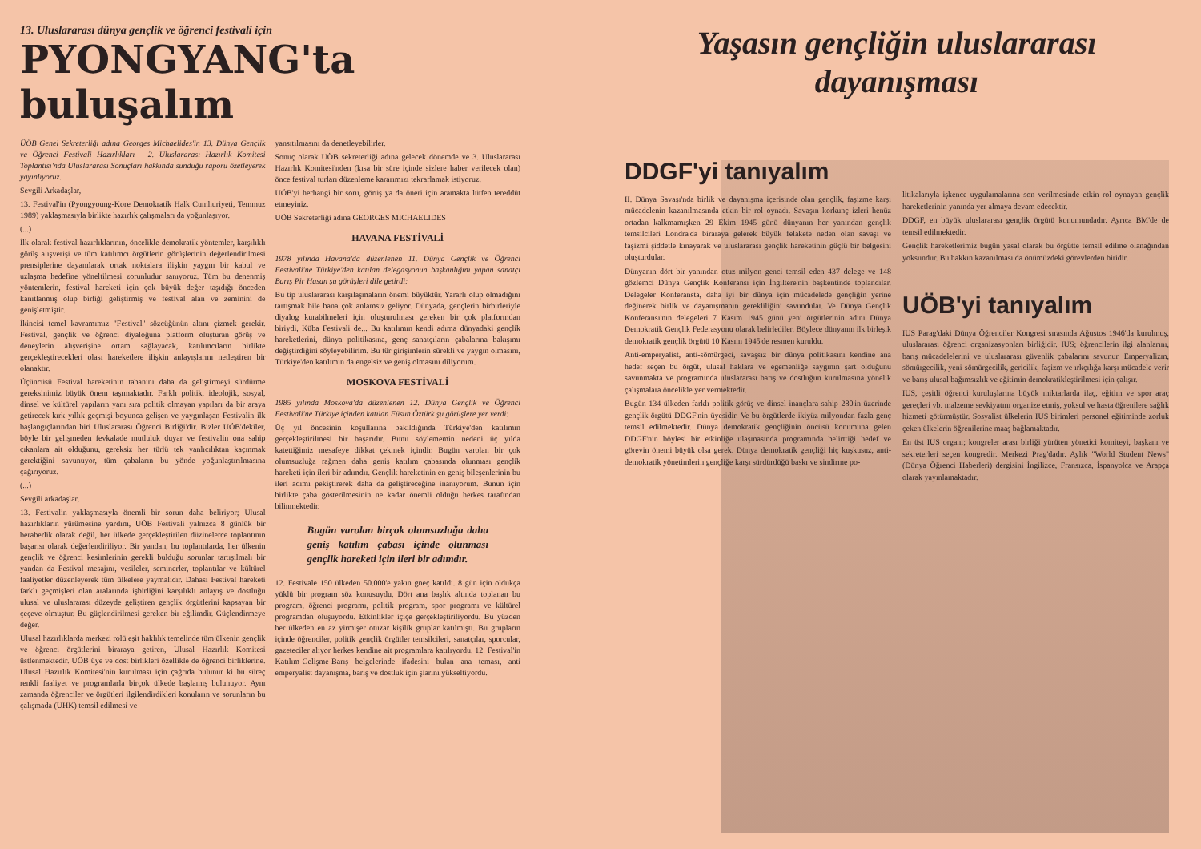13. Uluslararası dünya gençlik ve öğrenci festivali için
PYONGYANG'ta buluşalım
ÜÖB Genel Sekreterliği adına Georges Michaelides'in 13. Dünya Gençlik ve Öğrenci Festivali Hazırlıkları - 2. Uluslararası Hazırlık Komitesi Toplantısı'nda Uluslararası Sonuçları hakkında sunduğu raporu özetleyerek yayınlıyoruz.
Sevgili Arkadaşlar,
13. Festival'in (Pyongyoung-Kore Demokratik Halk Cumhuriyeti, Temmuz 1989) yaklaşmasıyla birlikte hazırlık çalışmaları da yoğunlaşıyor.
(...)
İlk olarak festival hazırlıklarının, öncelikle demokratik yöntemler, karşılıklı görüş alışverişi ve tüm katılımcı örgütlerin görüşlerinin değerlendirilmesi prensiplerine dayanılarak ortak noktalara ilişkin yaygın bir kabul ve uzlaşma hedefine yöneltilmesi zorunludur sanıyoruz. Tüm bu denenmiş yöntemlerin, festival hareketi için çok büyük değer taşıdığı önceden kanıtlanmış olup birliği geliştirmiş ve festival alan ve zeminini de genişletmiştir.
İkincisi temel kavramımız "Festival" sözcüğünün altını çizmek gerekir. Festival, gençlik ve öğrenci diyaloğuna platform oluşturan görüş ve deneylerin alışverişine ortam sağlayacak, katılımcıların birlikte gerçekleştirecekleri olası hareketlere ilişkin anlayışlarını netleştiren bir olanaktır.
Üçüncüsü Festival hareketinin tabanını daha da geliştirmeyi sürdürme gereksinimiz büyük önem taşımaktadır. Farklı politik, ideolojik, sosyal, dinsel ve kültürel yapıların yanı sıra politik olmayan yapıları da bir araya getirecek kırk yıllık geçmişi boyunca gelişen ve yaygınlaşan Festivalin ilk başlangıçlarından biri Uluslararası Öğrenci Birliği'dir. Bizler UÖB'dekiler, böyle bir gelişmeden fevkalade mutluluk duyar ve festivalin ona sahip çıkanlara ait olduğunu, gereksiz her türlü tek yanlıcılıktan kaçınmak gerektiğini savunuyor, tüm çabaların bu yönde yoğunlaştırılmasına çağırıyoruz.
(...)
Sevgili arkadaşlar,
13. Festivalin yaklaşmasıyla önemli bir sorun daha beliriyor; Ulusal hazırlıkların yürümesine yardım, UÖB Festivali yalnızca 8 günlük bir beraberlik olarak değil, her ülkede gerçekleştirilen düzinelerce toplantının başarısı olarak değerlendiriliyor. Bir yandan, bu toplantılarda, her ülkenin gençlik ve öğrenci kesimlerinin gerekli bulduğu sorunlar tartışılmalı bir yandan da Festival mesajını, vesileler, seminerler, toplantılar ve kültürel faaliyetler düzenleyerek tüm ülkelere yaymalıdır. Dahası Festival hareketi farklı geçmişleri olan aralarında işbirliğini karşılıklı anlayış ve dostluğu ulusal ve uluslararası düzeyde geliştiren gençlik örgütlerini kapsayan bir çeçeve olmuştur. Bu güçlendirilmesi gereken bir eğilimdir. Güçlendirmeye değer.
Ulusal hazırlıklarda merkezi rolü eşit haklılık temelinde tüm ülkenin gençlik ve öğrenci örgütlerini biraraya getiren, Ulusal Hazırlık Komitesi üstlenmektedir. UÖB üye ve dost birlikleri özellikle de öğrenci birliklerine. Ulusal Hazırlık Komitesi'nin kurulması için çağrıda bulunur ki bu süreç renkli faaliyet ve programlarla birçok ülkede başlamış bulunuyor. Aynı zamanda öğrenciler ve örgütleri ilgilendirdikleri konuların ve sorunların bu çalışmada (UHK) temsil edilmesi ve
yansıtılmasını da denetleyebilirler.
Sonuç olarak UÖB sekreterliği adına gelecek dönemde ve 3. Uluslararası Hazırlık Komitesi'nden (kısa bir süre içinde sizlere haber verilecek olan) önce festival turları düzenleme kararımızı tekrarlamak istiyoruz.
UÖB'yi herhangi bir soru, görüş ya da öneri için aramakta lütfen tereddüt etmeyiniz.
UÖB Sekreterliği adına GEORGES MICHAELIDES
HAVANA FESTİVALİ
1978 yılında Havana'da düzenlenen 11. Dünya Gençlik ve Öğrenci Festivali'ne Türkiye'den katılan delegasyonun başkanlığını yapan sanatçı Barış Pir Hasan şu görüşleri dile getirdi:
Bu tip uluslararası karşılaşmaların önemi büyüktür. Yararlı olup olmadığını tartışmak bile bana çok anlamsız geliyor. Dünyada, gençlerin birbirleriyle diyalog kurabilmeleri için oluşturulması gereken bir çok platformdan biriydi, Küba Festivali de... Bu katılımın kendi adıma dünyadaki gençlik hareketlerini, dünya politikasına, genç sanatçıların çabalarına bakışımı değiştirdiğini söyleyebilirim. Bu tür girişimlerin sürekli ve yaygın olmasını, Türkiye'den katılımın da engelsiz ve geniş olmasını diliyorum.
MOSKOVA FESTİVALİ
1985 yılında Moskova'da düzenlenen 12. Dünya Gençlik ve Öğrenci Festivali'ne Türkiye içinden katılan Füsun Öztürk şu görüşlere yer verdi:
Üç yıl öncesinin koşullarına bakıldığında Türkiye'den katılımın gerçekleştirilmesi bir başarıdır. Bunu söylememin nedeni üç yılda katettiğimiz mesafeye dikkat çekmek içindir. Bugün varolan bir çok olumsuzluğa rağmen daha geniş katılım çabasında olunması gençlik hareketi için ileri bir adımdır. Gençlik hareketinin en geniş bileşenlerinin bu ileri adımı pekiştirerek daha da geliştireceğine inanıyorum. Bunun için birlikte çaba gösterilmesinin ne kadar önemli olduğu herkes tarafından bilinmektedir.
Bugün varolan birçok olumsuzluğa daha geniş katılım çabası içinde olunması gençlik hareketi için ileri bir adımdır.
12. Festivale 150 ülkeden 50.000'e yakın gneç katıldı. 8 gün için oldukça yüklü bir program söz konusuydu. Dört ana başlık altında toplanan bu program, öğrenci programı, politik program, spor programı ve kültürel programdan oluşuyordu. Etkinlikler içiçe gerçekleştiriliyordu. Bu yüzden her ülkeden en az yirmişer otuzar kişilik gruplar katılmıştı. Bu grupların içinde öğrenciler, politik gençlik örgütler temsilcileri, sanatçılar, sporcular, gazeteciler alıyor herkes kendine ait programlara katılıyordu. 12. Festival'in Katılım-Gelişme-Barış belgelerinde ifadesini bulan ana teması, anti emperyalist dayanışma, barış ve dostluk için şiarını yükseltiyordu.
Yaşasın gençliğin uluslararası
dayanışması
DDGF'yi tanıyalım
II. Dünya Savaşı'nda birlik ve dayanışma içerisinde olan gençlik, faşizme karşı mücadelenin kazanılmasında etkin bir rol oynadı. Savaşın korkunç izleri henüz ortadan kalkmamışken 29 Ekim 1945 günü dünyanın her yanından gençlik temsilcileri Londra'da biraraya gelerek büyük felakete neden olan savaşı ve faşizmi şiddetle kınayarak ve uluslararası gençlik hareketinin güçlü bir belgesini oluşturdular.
Dünyanın dört bir yanından otuz milyon genci temsil eden 437 delege ve 148 gözlemci Dünya Gençlik Konferansı için İngiltere'nin başkentinde toplandılar. Delegeler Konferansta, daha iyi bir dünya için mücadelede gençliğin yerine değinerek birlik ve dayanışmanın gerekliliğini savundular. Ve Dünya Gençlik Konferansı'nın delegeleri 7 Kasım 1945 günü yeni örgütlerinin adını Dünya Demokratik Gençlik Federasyonu olarak belirlediler. Böylece dünyanın ilk birleşik demokratik gençlik örgütü 10 Kasım 1945'de resmen kuruldu.
Anti-emperyalist, anti-sömürgeci, savaşsız bir dünya politikasını kendine ana hedef seçen bu örgüt, ulusal haklara ve egemenliğe saygının şart olduğunu savunmakta ve programında uluslararası barış ve dostluğun kurulmasına yönelik çalışmalara öncelikle yer vermektedir.
Bugün 134 ülkeden farklı politik görüş ve dinsel inançlara sahip 280'in üzerinde gençlik örgütü DDGF'nin üyesidir. Ve bu örgütlerde ikiyüz milyondan fazla genç temsil edilmektedir. Dünya demokratik gençliğinin öncüsü konumuna gelen DDGF'nin böylesi bir etkinliğe ulaşmasında programında belirttiği hedef ve görevin önemi büyük olsa gerek. Dünya demokratik gençliği hiç kuşkusuz, anti-demokratik yönetimlerin gençliğe karşı sürdürdüğü baskı ve sindirme po-
litikalarıyla işkence uygulamalarına son verilmesinde etkin rol oynayan gençlik hareketlerinin yanında yer almaya devam edecektir.
DDGF, en büyük uluslararası gençlik örgütü konumundadır. Ayrıca BM'de de temsil edilmektedir.
Gençlik hareketlerimiz bugün yasal olarak bu örgütte temsil edilme olanağından yoksundur. Bu hakkın kazanılması da önümüzdeki görevlerden biridir.
UÖB'yi tanıyalım
IUS Parag'daki Dünya Öğrenciler Kongresi sırasında Ağustos 1946'da kurulmuş, uluslararası öğrenci organizasyonları birliğidir. IUS; öğrencilerin ilgi alanlarını, barış mücadelelerini ve uluslararası güvenlik çabalarını savunur. Emperyalizm, sömürgecilik, yeni-sömürgecilik, gericilik, faşizm ve ırkçılığa karşı mücadele verir ve barış ulusal bağımsızlık ve eğitimin demokratikleştirilmesi için çalışır.
IUS, çeşitli öğrenci kuruluşlarına büyük miktarlarda ilaç, eğitim ve spor araç gereçleri vb. malzeme sevkiyatını organize etmiş, yoksul ve hasta öğrenilere sağlık hizmeti götürmüştür. Sosyalist ülkelerin IUS birimleri personel eğitiminde zorluk çeken ülkelerin öğrenilerine maaş bağlamaktadır.
En üst IUS organı; kongreler arası birliği yürüten yönetici komiteyi, başkanı ve sekreterleri seçen kongredir. Merkezi Prag'dadır. Aylık "World Student News" (Dünya Öğrenci Haberleri) dergisini İngilizce, Fransızca, İspanyolca ve Arapça olarak yayınlamaktadır.